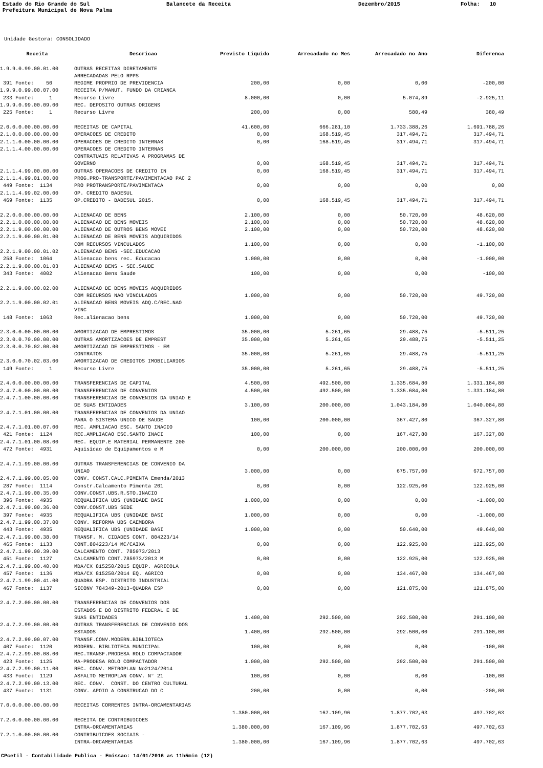Estado do Rio Grande do Sul
Balancete da Receita
Dezembro/2015
Folha: 10
Prefeitura Municipal de Nova Palma
Unidade Gestora: CONSOLIDADO
| Receita | Descricao | Previsto Liquido | Arrecadado no Mes | Arrecadado no Ano | Diferenca |
| --- | --- | --- | --- | --- | --- |
| 1.9.9.0.99.00.01.00 | OUTRAS RECEITAS DIRETAMENTE | | | | |
| | ARRECADADAS PELO RPPS | | | | |
| 391 Fonte: 50 | REGIME PROPRIO DE PREVIDENCIA | 200,00 | 0,00 | 0,00 | -200,00 |
| 1.9.9.0.99.00.07.00 | RECEITA P/MANUT. FUNDO DA CRIANCA | | | | |
| 233 Fonte: 1 | Recurso Livre | 8.000,00 | 0,00 | 5.074,89 | -2.925,11 |
| 1.9.9.0.99.00.09.00 | REC. DEPOSITO OUTRAS ORIGENS | | | | |
| 225 Fonte: 1 | Recurso Livre | 200,00 | 0,00 | 580,49 | 380,49 |
| 2.0.0.0.00.00.00.00 | RECEITAS DE CAPITAL | 41.600,00 | 666.281,10 | 1.733.388,26 | 1.691.788,26 |
| 2.1.0.0.00.00.00.00 | OPERACOES DE CREDITO | 0,00 | 168.519,45 | 317.494,71 | 317.494,71 |
| 2.1.1.0.00.00.00.00 | OPERACOES DE CREDITO INTERNAS | 0,00 | 168.519,45 | 317.494,71 | 317.494,71 |
| 2.1.1.4.00.00.00.00 | OPERACOES DE CREDITO INTERNAS | | | | |
| | CONTRATUAIS RELATIVAS A PROGRAMAS DE | | | | |
| | GOVERNO | 0,00 | 168.519,45 | 317.494,71 | 317.494,71 |
| 2.1.1.4.99.00.00.00 | OUTRAS OPERACOES DE CREDITO IN | 0,00 | 168.519,45 | 317.494,71 | 317.494,71 |
| 2.1.1.4.99.01.00.00 | PROG.PRO-TRANSPORTE/PAVIMENTACAO PAC 2 | | | | |
| 449 Fonte: 1134 | PRO PROTRANSPORTE/PAVIMENTACA | 0,00 | 0,00 | 0,00 | 0,00 |
| 2.1.1.4.99.02.00.00 | OP. CREDITO BADESUL | | | | |
| 469 Fonte: 1135 | OP.CREDITO - BADESUL 2015. | 0,00 | 168.519,45 | 317.494,71 | 317.494,71 |
| 2.2.0.0.00.00.00.00 | ALIENACAO DE BENS | 2.100,00 | 0,00 | 50.720,00 | 48.620,00 |
| 2.2.1.0.00.00.00.00 | ALIENACAO DE BENS MOVEIS | 2.100,00 | 0,00 | 50.720,00 | 48.620,00 |
| 2.2.1.9.00.00.00.00 | ALIENACAO DE OUTROS BENS MOVEI | 2.100,00 | 0,00 | 50.720,00 | 48.620,00 |
| 2.2.1.9.00.00.01.00 | ALIENACAO DE BENS MOVEIS ADQUIRIDOS | | | | |
| | COM RECURSOS VINCULADOS | 1.100,00 | 0,00 | 0,00 | -1.100,00 |
| 2.2.1.9.00.00.01.02 | ALIENACAO BENS -SEC.EDUCACAO | | | | |
| 258 Fonte: 1064 | Alienacao bens rec. Educacao | 1.000,00 | 0,00 | 0,00 | -1.000,00 |
| 2.2.1.9.00.00.01.03 | ALIENACAO BENS - SEC.SAUDE | | | | |
| 343 Fonte: 4002 | Alienacao Bens Saude | 100,00 | 0,00 | 0,00 | -100,00 |
| 2.2.1.9.00.00.02.00 | ALIENACAO DE BENS MOVEIS ADQUIRIDOS | | | | |
| | COM RECURSOS NAO VINCULADOS | 1.000,00 | 0,00 | 50.720,00 | 49.720,00 |
| 2.2.1.9.00.00.02.01 | ALIENACAO BENS MOVEIS ADQ.C/REC.NAO | | | | |
| | VINC | | | | |
| 148 Fonte: 1063 | Rec.alienacao bens | 1.000,00 | 0,00 | 50.720,00 | 49.720,00 |
| 2.3.0.0.00.00.00.00 | AMORTIZACAO DE EMPRESTIMOS | 35.000,00 | 5.261,65 | 29.488,75 | -5.511,25 |
| 2.3.0.0.70.00.00.00 | OUTRAS AMORTIZACOES DE EMPREST | 35.000,00 | 5.261,65 | 29.488,75 | -5.511,25 |
| 2.3.0.0.70.02.00.00 | AMORTIZACAO DE EMPRESTIMOS - EM | | | | |
| | CONTRATOS | 35.000,00 | 5.261,65 | 29.488,75 | -5.511,25 |
| 2.3.0.0.70.02.03.00 | AMORTIZACAO DE CREDITOS IMOBILIARIOS | | | | |
| 149 Fonte: 1 | Recurso Livre | 35.000,00 | 5.261,65 | 29.488,75 | -5.511,25 |
| 2.4.0.0.00.00.00.00 | TRANSFERENCIAS DE CAPITAL | 4.500,00 | 492.500,00 | 1.335.684,80 | 1.331.184,80 |
| 2.4.7.0.00.00.00.00 | TRANSFERENCIAS DE CONVENIOS | 4.500,00 | 492.500,00 | 1.335.684,80 | 1.331.184,80 |
| 2.4.7.1.00.00.00.00 | TRANSFERENCIAS DE CONVENIOS DA UNIAO E | | | | |
| | DE SUAS ENTIDADES | 3.100,00 | 200.000,00 | 1.043.184,80 | 1.040.084,80 |
| 2.4.7.1.01.00.00.00 | TRANSFERENCIAS DE CONVENIOS DA UNIAO | | | | |
| | PARA O SISTEMA UNICO DE SAUDE | 100,00 | 200.000,00 | 367.427,80 | 367.327,80 |
| 2.4.7.1.01.00.07.00 | REC. AMPLIACAO ESC. SANTO INACIO | | | | |
| 421 Fonte: 1124 | REC.AMPLIACAO ESC.SANTO INACI | 100,00 | 0,00 | 167.427,80 | 167.327,80 |
| 2.4.7.1.01.00.08.00 | REC. EQUIP.E MATERIAL PERMANENTE 200 | | | | |
| 472 Fonte: 4931 | Aquisicao de Equipamentos e M | 0,00 | 200.000,00 | 200.000,00 | 200.000,00 |
| 2.4.7.1.99.00.00.00 | OUTRAS TRANSFERENCIAS DE CONVENIO DA | | | | |
| | UNIAO | 3.000,00 | 0,00 | 675.757,00 | 672.757,00 |
| 2.4.7.1.99.00.05.00 | CONV. CONST.CALC.PIMENTA Emenda/2013 | | | | |
| 287 Fonte: 1114 | Constr.Calcamento Pimenta 201 | 0,00 | 0,00 | 122.925,00 | 122.925,00 |
| 2.4.7.1.99.00.35.00 | CONV.CONST.UBS.R.STO.INACIO | | | | |
| 396 Fonte: 4935 | REQUALIFICA UBS (UNIDADE BASI | 1.000,00 | 0,00 | 0,00 | -1.000,00 |
| 2.4.7.1.99.00.36.00 | CONV.CONST.UBS SEDE | | | | |
| 397 Fonte: 4935 | REQUALIFICA UBS (UNIDADE BASI | 1.000,00 | 0,00 | 0,00 | -1.000,00 |
| 2.4.7.1.99.00.37.00 | CONV. REFORMA UBS CAEMBORA | | | | |
| 443 Fonte: 4935 | REQUALIFICA UBS (UNIDADE BASI | 1.000,00 | 0,00 | 50.640,00 | 49.640,00 |
| 2.4.7.1.99.00.38.00 | TRANSF. M. CIDADES CONT. 804223/14 | | | | |
| 465 Fonte: 1133 | CONT.804223/14 MC/CAIXA | 0,00 | 0,00 | 122.925,00 | 122.925,00 |
| 2.4.7.1.99.00.39.00 | CALCAMENTO CONT. 785973/2013 | | | | |
| 451 Fonte: 1127 | CALCAMENTO CONT.785973/2013 M | 0,00 | 0,00 | 122.925,00 | 122.925,00 |
| 2.4.7.1.99.00.40.00 | MDA/CX 815250/2015 EQUIP. AGRICOLA | | | | |
| 457 Fonte: 1136 | MDA/CX 815250/2014 EQ. AGRICO | 0,00 | 0,00 | 134.467,00 | 134.467,00 |
| 2.4.7.1.99.00.41.00 | QUADRA ESP. DISTRITO INDUSTRIAL | | | | |
| 467 Fonte: 1137 | SICONV 784349-2013-QUADRA ESP | 0,00 | 0,00 | 121.875,00 | 121.875,00 |
| 2.4.7.2.00.00.00.00 | TRANSFERENCIAS DE CONVENIOS DOS | | | | |
| | ESTADOS E DO DISTRITO FEDERAL E DE | | | | |
| | SUAS ENTIDADES | 1.400,00 | 292.500,00 | 292.500,00 | 291.100,00 |
| 2.4.7.2.99.00.00.00 | OUTRAS TRANSFERENCIAS DE CONVENIO DOS | | | | |
| | ESTADOS | 1.400,00 | 292.500,00 | 292.500,00 | 291.100,00 |
| 2.4.7.2.99.00.07.00 | TRANSF.CONV.MODERN.BIBLIOTECA | | | | |
| 407 Fonte: 1120 | MODERN. BIBLIOTECA MUNICIPAL | 100,00 | 0,00 | 0,00 | -100,00 |
| 2.4.7.2.99.00.08.00 | REC.TRANSF.PRODESA ROLO COMPACTADOR | | | | |
| 423 Fonte: 1125 | MA-PRODESA ROLO COMPACTADOR | 1.000,00 | 292.500,00 | 292.500,00 | 291.500,00 |
| 2.4.7.2.99.00.11.00 | REC. CONV. METROPLAN No2124/2014 | | | | |
| 433 Fonte: 1129 | ASFALTO METROPLAN CONV. N° 21 | 100,00 | 0,00 | 0,00 | -100,00 |
| 2.4.7.2.99.00.13.00 | REC. CONV. CONST. DO CENTRO CULTURAL | | | | |
| 437 Fonte: 1131 | CONV. APOIO A CONSTRUCAO DO C | 200,00 | 0,00 | 0,00 | -200,00 |
| 7.0.0.0.00.00.00.00 | RECEITAS CORRENTES INTRA-ORCAMENTARIAS | | | | |
| | | 1.380.000,00 | 167.109,96 | 1.877.702,63 | 497.702,63 |
| 7.2.0.0.00.00.00.00 | RECEITA DE CONTRIBUICOES | | | | |
| | INTRA-ORCAMENTARIAS | 1.380.000,00 | 167.109,96 | 1.877.702,63 | 497.702,63 |
| 7.2.1.0.00.00.00.00 | CONTRIBUICOES SOCIAIS - | | | | |
| | INTRA-ORCAMENTARIAS | 1.380.000,00 | 167.109,96 | 1.877.702,63 | 497.702,63 |
CPcetil - Contabilidade Publica - Emissao: 14/01/2016 as 11h5min (12)